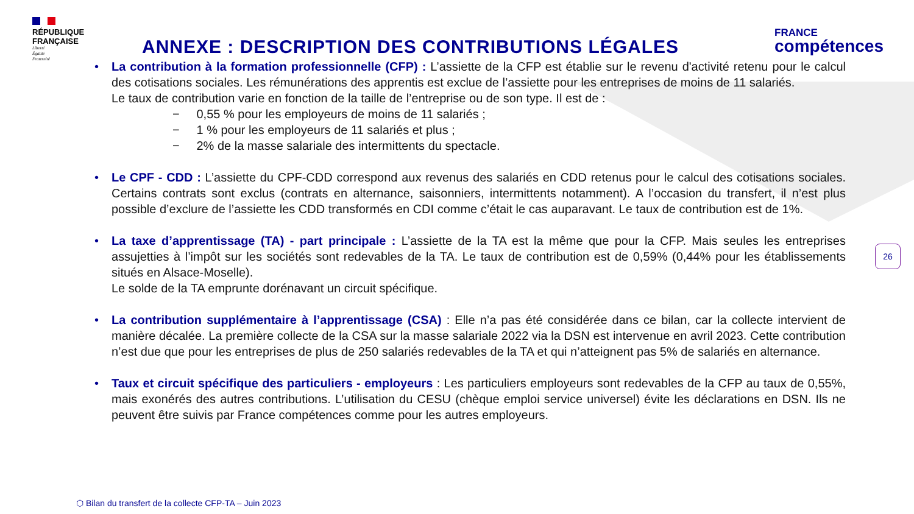RÉPUBLIQUE
FRANÇAISE
Liberté
Égalité
Fraternité
ANNEXE : DESCRIPTION DES CONTRIBUTIONS LÉGALES
FRANCE
compétences
• La contribution à la formation professionnelle (CFP) : L’assiette de la CFP est établie sur le revenu d'activité retenu pour le calcul des cotisations sociales. Les rémunérations des apprentis est exclue de l’assiette pour les entreprises de moins de 11 salariés.
Le taux de contribution varie en fonction de la taille de l’entreprise ou de son type. Il est de :
− 0,55 % pour les employeurs de moins de 11 salariés ;
− 1 % pour les employeurs de 11 salariés et plus ;
− 2% de la masse salariale des intermittents du spectacle.
• Le CPF - CDD : L’assiette du CPF-CDD correspond aux revenus des salariés en CDD retenus pour le calcul des cotisations sociales. Certains contrats sont exclus (contrats en alternance, saisonniers, intermittents notamment). A l’occasion du transfert, il n’est plus possible d’exclure de l’assiette les CDD transformés en CDI comme c’était le cas auparavant. Le taux de contribution est de 1%.
• La taxe d’apprentissage (TA) - part principale : L’assiette de la TA est la même que pour la CFP. Mais seules les entreprises assujetties à l’impôt sur les sociétés sont redevables de la TA. Le taux de contribution est de 0,59% (0,44% pour les établissements situés en Alsace-Moselle).
Le solde de la TA emprunte dorénavant un circuit spécifique.
• La contribution supplémentaire à l’apprentissage (CSA) : Elle n’a pas été considérée dans ce bilan, car la collecte intervient de manière décalée. La première collecte de la CSA sur la masse salariale 2022 via la DSN est intervenue en avril 2023. Cette contribution n’est due que pour les entreprises de plus de 250 salariés redevables de la TA et qui n’atteignent pas 5% de salariés en alternance.
• Taux et circuit spécifique des particuliers - employeurs : Les particuliers employeurs sont redevables de la CFP au taux de 0,55%, mais exonérés des autres contributions. L’utilisation du CESU (chèque emploi service universel) évite les déclarations en DSN. Ils ne peuvent être suivis par France compétences comme pour les autres employeurs.
26
⬡ Bilan du transfert de la collecte CFP-TA – Juin 2023